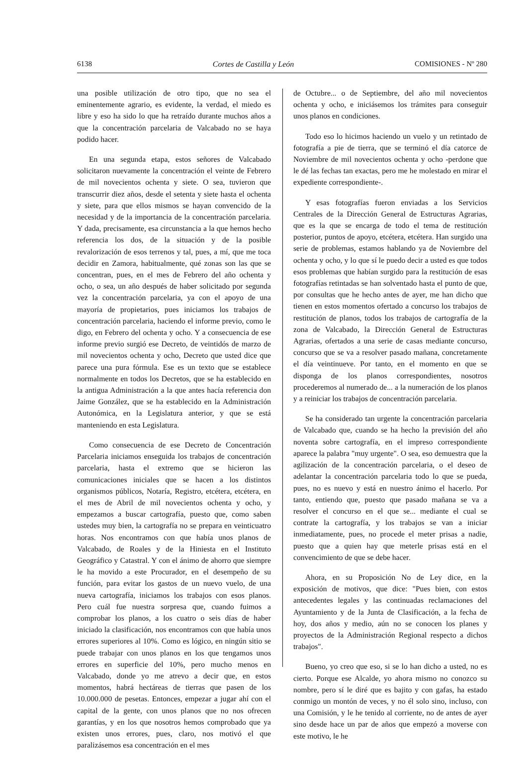6138 Cortes de Castilla y León COMISIONES - Nº 280
una posible utilización de otro tipo, que no sea el eminentemente agrario, es evidente, la verdad, el miedo es libre y eso ha sido lo que ha retraído durante muchos años a que la concentración parcelaria de Valcabado no se haya podido hacer.
En una segunda etapa, estos señores de Valcabado solicitaron nuevamente la concentración el veinte de Febrero de mil novecientos ochenta y siete. O sea, tuvieron que transcurrir diez años, desde el setenta y siete hasta el ochenta y siete, para que ellos mismos se hayan convencido de la necesidad y de la importancia de la concentración parcelaria. Y dada, precisamente, esa circunstancia a la que hemos hecho referencia los dos, de la situación y de la posible revalorización de esos terrenos y tal, pues, a mí, que me toca decidir en Zamora, habitualmente, qué zonas son las que se concentran, pues, en el mes de Febrero del año ochenta y ocho, o sea, un año después de haber solicitado por segunda vez la concentración parcelaria, ya con el apoyo de una mayoría de propietarios, pues iniciamos los trabajos de concentración parcelaria, haciendo el informe previo, como le digo, en Febrero del ochenta y ocho. Y a consecuencia de ese informe previo surgió ese Decreto, de veintidós de marzo de mil novecientos ochenta y ocho, Decreto que usted dice que parece una pura fórmula. Ese es un texto que se establece normalmente en todos los Decretos, que se ha establecido en la antigua Administración a la que antes hacía referencia don Jaime González, que se ha establecido en la Administración Autonómica, en la Legislatura anterior, y que se está manteniendo en esta Legislatura.
Como consecuencia de ese Decreto de Concentración Parcelaria iniciamos enseguida los trabajos de concentración parcelaria, hasta el extremo que se hicieron las comunicaciones iniciales que se hacen a los distintos organismos públicos, Notaría, Registro, etcétera, etcétera, en el mes de Abril de mil novecientos ochenta y ocho, y empezamos a buscar cartografía, puesto que, como saben ustedes muy bien, la cartografía no se prepara en veinticuatro horas. Nos encontramos con que había unos planos de Valcabado, de Roales y de la Hiniesta en el Instituto Geográfico y Catastral. Y con el ánimo de ahorro que siempre le ha movido a este Procurador, en el desempeño de su función, para evitar los gastos de un nuevo vuelo, de una nueva cartografía, iniciamos los trabajos con esos planos. Pero cuál fue nuestra sorpresa que, cuando fuimos a comprobar los planos, a los cuatro o seis días de haber iniciado la clasificación, nos encontramos con que había unos errores superiores al 10%. Como es lógico, en ningún sitio se puede trabajar con unos planos en los que tengamos unos errores en superficie del 10%, pero mucho menos en Valcabado, donde yo me atrevo a decir que, en estos momentos, habrá hectáreas de tierras que pasen de los 10.000.000 de pesetas. Entonces, empezar a jugar ahí con el capital de la gente, con unos planos que no nos ofrecen garantías, y en los que nosotros hemos comprobado que ya existen unos errores, pues, claro, nos motivó el que paralizásemos esa concentración en el mes
de Octubre... o de Septiembre, del año mil novecientos ochenta y ocho, e iniciásemos los trámites para conseguir unos planos en condiciones.
Todo eso lo hicimos haciendo un vuelo y un retintado de fotografía a pie de tierra, que se terminó el día catorce de Noviembre de mil novecientos ochenta y ocho -perdone que le dé las fechas tan exactas, pero me he molestado en mirar el expediente correspondiente-.
Y esas fotografías fueron enviadas a los Servicios Centrales de la Dirección General de Estructuras Agrarias, que es la que se encarga de todo el tema de restitución posterior, puntos de apoyo, etcétera, etcétera. Han surgido una serie de problemas, estamos hablando ya de Noviembre del ochenta y ocho, y lo que sí le puedo decir a usted es que todos esos problemas que habían surgido para la restitución de esas fotografías retintadas se han solventado hasta el punto de que, por consultas que he hecho antes de ayer, me han dicho que tienen en estos momentos ofertado a concurso los trabajos de restitución de planos, todos los trabajos de cartografía de la zona de Valcabado, la Dirección General de Estructuras Agrarias, ofertados a una serie de casas mediante concurso, concurso que se va a resolver pasado mañana, concretamente el día veintinueve. Por tanto, en el momento en que se disponga de los planos correspondientes, nosotros procederemos al numerado de... a la numeración de los planos y a reiniciar los trabajos de concentración parcelaria.
Se ha considerado tan urgente la concentración parcelaria de Valcabado que, cuando se ha hecho la previsión del año noventa sobre cartografía, en el impreso correspondiente aparece la palabra "muy urgente". O sea, eso demuestra que la agilización de la concentración parcelaria, o el deseo de adelantar la concentración parcelaria todo lo que se pueda, pues, no es nuevo y está en nuestro ánimo el hacerlo. Por tanto, entiendo que, puesto que pasado mañana se va a resolver el concurso en el que se... mediante el cual se contrate la cartografía, y los trabajos se van a iniciar inmediatamente, pues, no procede el meter prisas a nadie, puesto que a quien hay que meterle prisas está en el convencimiento de que se debe hacer.
Ahora, en su Proposición No de Ley dice, en la exposición de motivos, que dice: "Pues bien, con estos antecedentes legales y las continuadas reclamaciones del Ayuntamiento y de la Junta de Clasificación, a la fecha de hoy, dos años y medio, aún no se conocen los planes y proyectos de la Administración Regional respecto a dichos trabajos".
Bueno, yo creo que eso, si se lo han dicho a usted, no es cierto. Porque ese Alcalde, yo ahora mismo no conozco su nombre, pero sí le diré que es bajito y con gafas, ha estado conmigo un montón de veces, y no él solo sino, incluso, con una Comisión, y le he tenido al corriente, no de antes de ayer sino desde hace un par de años que empezó a moverse con este motivo, le he